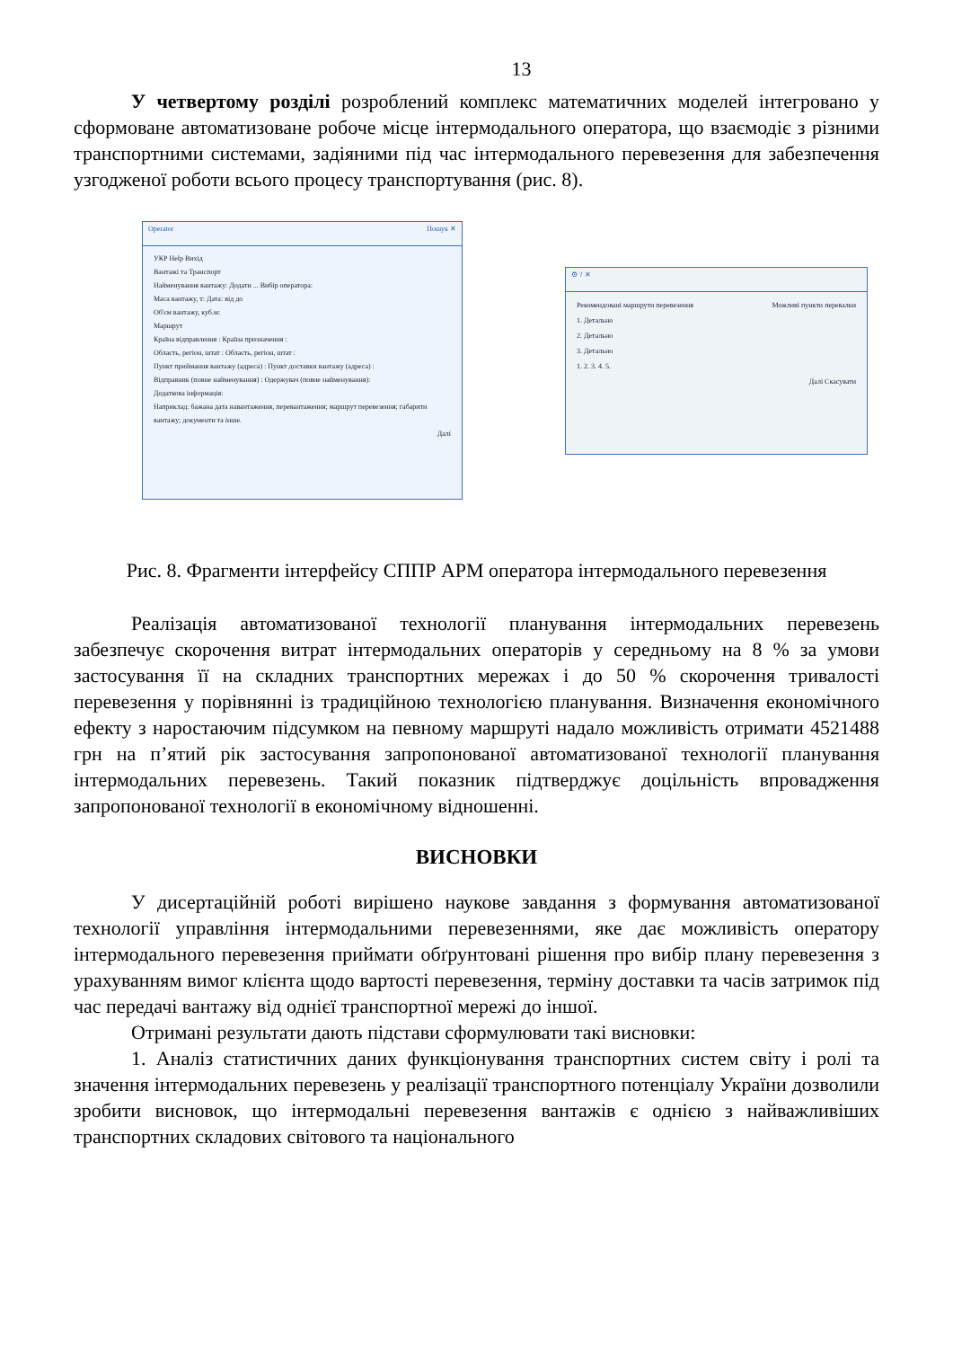13
У четвертому розділі розроблений комплекс математичних моделей інтегровано у сформоване автоматизоване робоче місце інтермодального оператора, що взаємодіє з різними транспортними системами, задіяними під час інтермодального перевезення для забезпечення узгодженої роботи всього процесу транспортування (рис. 8).
Operator Пошук ✕
УКР Help Вихід
Вантажі та Транспорт
Найменування вантажу: Додати ... Вибір оператора:
Маса вантажу, т: Дата: від до
Об'єм вантажу, куб.м:
Маршрут
Країна відправлення : Країна призначення :
Область, регіон, штат : Область, регіон, штат :
Пункт приймання вантажу (адреса) : Пункт доставки вантажу (адреса) :
Відправник (повне найменування) : Одержувач (повне найменування):
Додаткова інформація:
Наприклад: бажана дата навантаження, перевантаження; маршрут перевезення; габарити вантажу; документи та інше.
Далі
⚙ ? ✕
Рекомендовані маршрути перевезення Можливі пункти перевалки
1. Детально
2. Детально
3. Детально
1. 2. 3. 4. 5.
Далі Скасувати
Рис. 8. Фрагменти інтерфейсу СППР АРМ оператора інтермодального перевезення
Реалізація автоматизованої технології планування інтермодальних перевезень забезпечує скорочення витрат інтермодальних операторів у середньому на 8 % за умови застосування її на складних транспортних мережах і до 50 % скорочення тривалості перевезення у порівнянні із традиційною технологією планування. Визначення економічного ефекту з наростаючим підсумком на певному маршруті надало можливість отримати 4521488 грн на п’ятий рік застосування запропонованої автоматизованої технології планування інтермодальних перевезень. Такий показник підтверджує доцільність впровадження запропонованої технології в економічному відношенні.
ВИСНОВКИ
У дисертаційній роботі вирішено наукове завдання з формування автоматизованої технології управління інтермодальними перевезеннями, яке дає можливість оператору інтермодального перевезення приймати обґрунтовані рішення про вибір плану перевезення з урахуванням вимог клієнта щодо вартості перевезення, терміну доставки та часів затримок під час передачі вантажу від однієї транспортної мережі до іншої.
Отримані результати дають підстави сформулювати такі висновки:
1. Аналіз статистичних даних функціонування транспортних систем світу і ролі та значення інтермодальних перевезень у реалізації транспортного потенціалу України дозволили зробити висновок, що інтермодальні перевезення вантажів є однією з найважливіших транспортних складових світового та національного